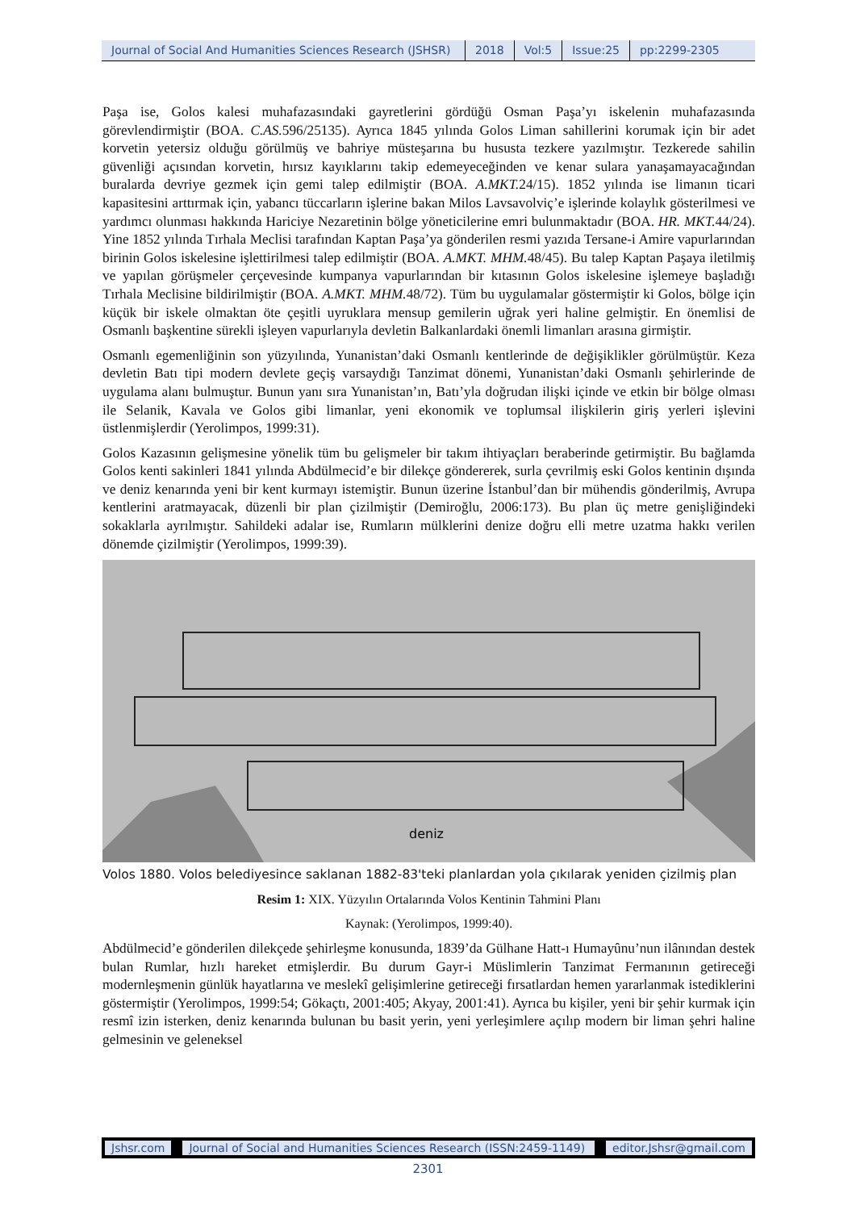Journal of Social And Humanities Sciences Research (JSHSR)
2018 Vol:5 Issue:25 pp:2299-2305
Paşa ise, Golos kalesi muhafazasındaki gayretlerini gördüğü Osman Paşa’yı iskelenin muhafazasında görevlendirmiştir (BOA. C.AS. 596/25135). Ayrıca 1845 yılında Golos Liman sahillerini korumak için bir adet korvetin yetersiz olduğu görülmüş ve bahriye müsteşarına bu hususta tezkere yazılmıştır. Tezkerede sahilin güvenliği açısından korvetin, hırsız kayıklarını takip edemeyeceğinden ve kenar sulara yanaşamayacağından buralarda devriye gezmek için gemi talep edilmiştir (BOA. A.MKT. 24/15). 1852 yılında ise limanın ticari kapasitesini arttırmak için, yabancı tüccarların işlerine bakan Milos Lavsavolviç’e işlerinde kolaylık gösterilmesi ve yardımcı olunması hakkında Hariciye Nezaretinin bölge yöneticilerine emri bulunmaktadır (BOA. HR. MKT. 44/24). Yine 1852 yılında Tırhala Meclisi tarafından Kaptan Paşa’ya gönderilen resmi yazıda Tersane-i Amire vapurlarından birinin Golos iskelesine işlettirilmesi talep edilmiştir (BOA. A.MKT. MHM. 48/45). Bu talep Kaptan Paşaya iletilmiş ve yapılan görüşmeler çerçevesinde kumpanya vapurlarından bir kıtasının Golos iskelesine işlemeye başladığı Tırhala Meclisine bildirilmiştir (BOA. A.MKT. MHM. 48/72). Tüm bu uygulamalar göstermiştir ki Golos, bölge için küçük bir iskele olmaktan öte çeşitli uyruklara mensup gemilerin uğrak yeri haline gelmiştir. En önemlisi de Osmanlı başkentine sürekli işleyen vapurlarıyla devletin Balkanlardaki önemli limanları arasına girmiştir.
Osmanlı egemenliğinin son yüzyılında, Yunanistan’daki Osmanlı kentlerinde de değişiklikler görülmüştür. Keza devletin Batı tipi modern devlete geçiş varsaydığı Tanzimat dönemi, Yunanistan’daki Osmanlı şehirlerinde de uygulama alanı bulmuştur. Bunun yanı sıra Yunanistan’ın, Batı’yla doğrudan ilişki içinde ve etkin bir bölge olması ile Selanik, Kavala ve Golos gibi limanlar, yeni ekonomik ve toplumsal ilişkilerin giriş yerleri işlevini üstlenmişlerdir (Yerolimpos, 1999:31).
Golos Kazasının gelişmesine yönelik tüm bu gelişmeler bir takım ihtiyaçları beraberinde getirmiştir. Bu bağlamda Golos kenti sakinleri 1841 yılında Abdülmecid’e bir dilekçe göndererek, surla çevrilmiş eski Golos kentinin dışında ve deniz kenarında yeni bir kent kurmayı istemiştir. Bunun üzerine İstanbul’dan bir mühendis gönderilmiş, Avrupa kentlerini aratmayacak, düzenli bir plan çizilmiştir (Demiroğlu, 2006:173). Bu plan üç metre genişliğindeki sokaklarla ayrılmıştır. Sahildeki adalar ise, Rumların mülklerini denize doğru elli metre uzatma hakkı verilen dönemde çizilmiştir (Yerolimpos, 1999:39).
deniz
Volos 1880. Volos belediyesince saklanan 1882-83'teki planlardan yola çıkılarak yeniden çizilmiş plan
Resim 1: XIX. Yüzyılın Ortalarında Volos Kentinin Tahmini Planı
Kaynak: (Yerolimpos, 1999:40).
Abdülmecid’e gönderilen dilekçede şehirleşme konusunda, 1839’da Gülhane Hatt-ı Humayûnu’nun ilânından destek bulan Rumlar, hızlı hareket etmişlerdir. Bu durum Gayr-i Müslimlerin Tanzimat Fermanının getireceği modernleşmenin günlük hayatlarına ve meslekî gelişimlerine getireceği fırsatlardan hemen yararlanmak istediklerini göstermiştir (Yerolimpos, 1999:54; Gökaçtı, 2001:405; Akyay, 2001:41). Ayrıca bu kişiler, yeni bir şehir kurmak için resmî izin isterken, deniz kenarında bulunan bu basit yerin, yeni yerleşimlere açılıp modern bir liman şehri haline gelmesinin ve geleneksel
Jshsr.com Journal of Social and Humanities Sciences Research (ISSN:2459-1149)
editor.Jshsr@gmail.com
2301